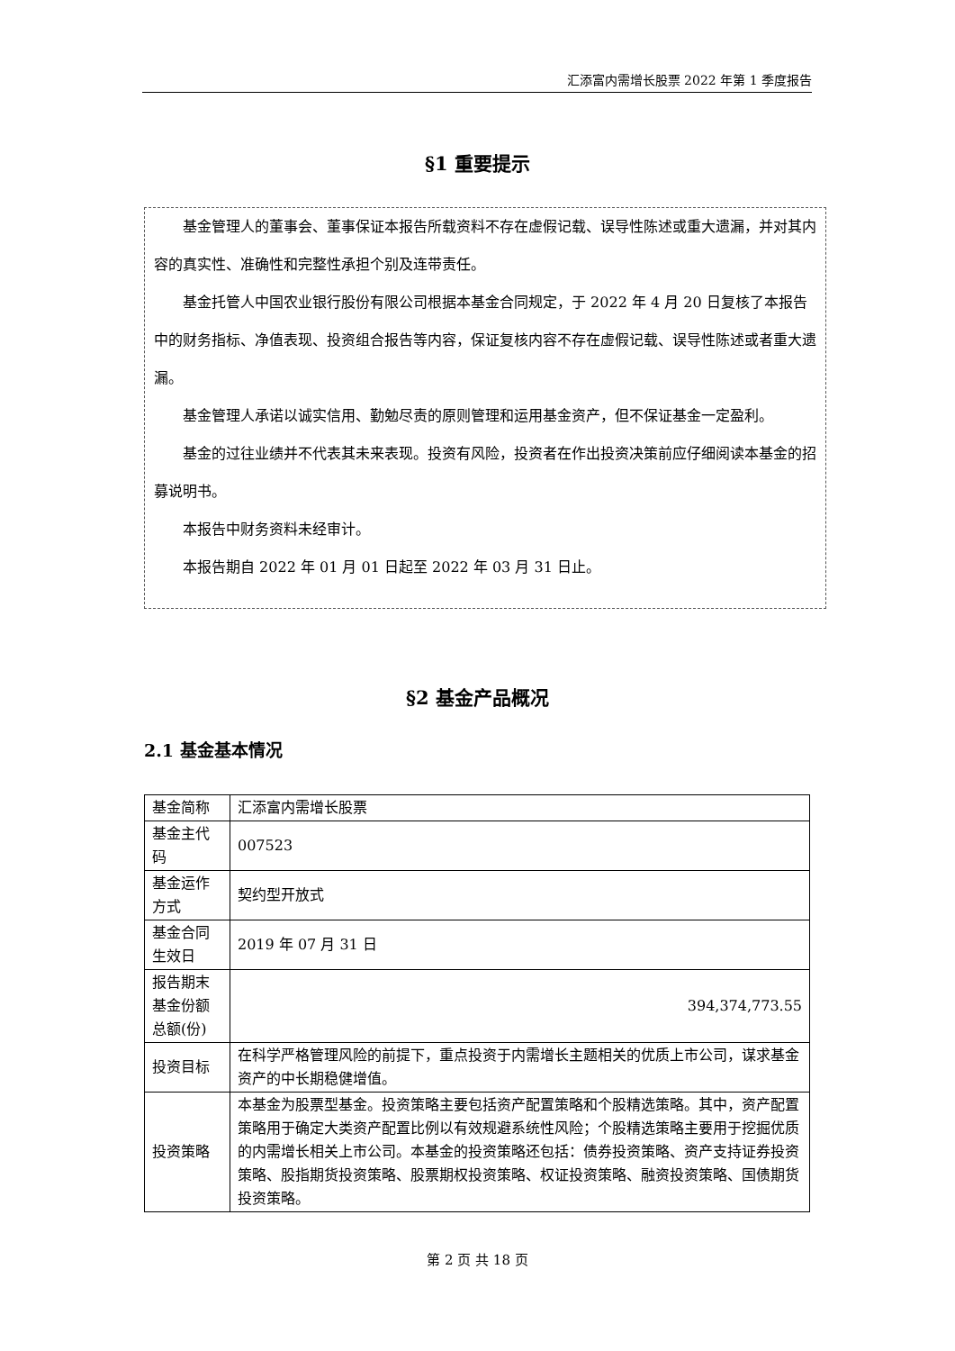汇添富内需增长股票 2022 年第 1 季度报告
§1 重要提示
基金管理人的董事会、董事保证本报告所载资料不存在虚假记载、误导性陈述或重大遗漏，并对其内容的真实性、准确性和完整性承担个别及连带责任。
基金托管人中国农业银行股份有限公司根据本基金合同规定，于 2022 年 4 月 20 日复核了本报告中的财务指标、净值表现、投资组合报告等内容，保证复核内容不存在虚假记载、误导性陈述或者重大遗漏。
基金管理人承诺以诚实信用、勤勉尽责的原则管理和运用基金资产，但不保证基金一定盈利。
基金的过往业绩并不代表其未来表现。投资有风险，投资者在作出投资决策前应仔细阅读本基金的招募说明书。
本报告中财务资料未经审计。
本报告期自 2022 年 01 月 01 日起至 2022 年 03 月 31 日止。
§2 基金产品概况
2.1 基金基本情况
| 基金简称 | 汇添富内需增长股票 |
| 基金主代码 | 007523 |
| 基金运作方式 | 契约型开放式 |
| 基金合同生效日 | 2019 年 07 月 31 日 |
| 报告期末基金份额总额(份) | 394,374,773.55 |
| 投资目标 | 在科学严格管理风险的前提下，重点投资于内需增长主题相关的优质上市公司，谋求基金资产的中长期稳健增值。 |
| 投资策略 | 本基金为股票型基金。投资策略主要包括资产配置策略和个股精选策略。其中，资产配置策略用于确定大类资产配置比例以有效规避系统性风险；个股精选策略主要用于挖掘优质的内需增长相关上市公司。本基金的投资策略还包括：债券投资策略、资产支持证券投资策略、股指期货投资策略、股票期权投资策略、权证投资策略、融资投资策略、国债期货投资策略。 |
第 2 页 共 18 页